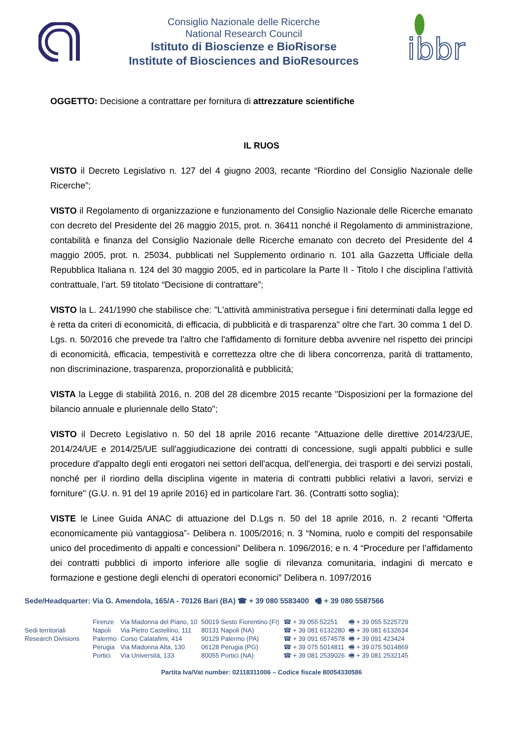Consiglio Nazionale delle Ricerche
National Research Council
Istituto di Bioscienze e BioRisorse
Institute of Biosciences and BioResources
ibbr
OGGETTO: Decisione a contrattare per fornitura di attrezzature scientifiche
IL RUOS
VISTO il Decreto Legislativo n. 127 del 4 giugno 2003, recante “Riordino del Consiglio Nazionale delle Ricerche”;
VISTO il Regolamento di organizzazione e funzionamento del Consiglio Nazionale delle Ricerche emanato con decreto del Presidente del 26 maggio 2015, prot. n. 36411 nonché il Regolamento di amministrazione, contabilità e finanza del Consiglio Nazionale delle Ricerche emanato con decreto del Presidente del 4 maggio 2005, prot. n. 25034, pubblicati nel Supplemento ordinario n. 101 alla Gazzetta Ufficiale della Repubblica Italiana n. 124 del 30 maggio 2005, ed in particolare la Parte II - Titolo I che disciplina l’attività contrattuale, l’art. 59 titolato “Decisione di contrattare”;
VISTO la L. 241/1990 che stabilisce che: "L'attività amministrativa persegue i fini determinati dalla legge ed è retta da criteri di economicità, di efficacia, di pubblicità e di trasparenza" oltre che l'art. 30 comma 1 del D. Lgs. n. 50/2016 che prevede tra l'altro che l'affidamento di forniture debba avvenire nel rispetto dei principi di economicità, efficacia, tempestività e correttezza oltre che di libera concorrenza, parità di trattamento, non discriminazione, trasparenza, proporzionalità e pubblicità;
VISTA la Legge di stabilità 2016, n. 208 del 28 dicembre 2015 recante "Disposizioni per la formazione del bilancio annuale e pluriennale dello Stato";
VISTO il Decreto Legislativo n. 50 del 18 aprile 2016 recante "Attuazione delle direttive 2014/23/UE, 2014/24/UE e 2014/25/UE sull'aggiudicazione dei contratti di concessione, sugli appalti pubblici e sulle procedure d'appalto degli enti erogatori nei settori dell'acqua, dell'energia, dei trasporti e dei servizi postali, nonché per il riordino della disciplina vigente in materia di contratti pubblici relativi a lavori, servizi e forniture" (G.U. n. 91 del 19 aprile 2016) ed in particolare l'art. 36. (Contratti sotto soglia);
VISTE le Linee Guida ANAC di attuazione del D.Lgs n. 50 del 18 aprile 2016, n. 2 recanti “Offerta economicamente più vantaggiosa”- Delibera n. 1005/2016; n. 3 “Nomina, ruolo e compiti del responsabile unico del procedimento di appalti e concessioni” Delibera n. 1096/2016; e n. 4 “Procedure per l’affidamento dei contratti pubblici di importo inferiore alle soglie di rilevanza comunitaria, indagini di mercato e formazione e gestione degli elenchi di operatori economici” Delibera n. 1097/2016
Sede/Headquarter: Via G. Amendola, 165/A - 70126 Bari (BA) ☎ + 39 080 5583400 🖷 + 39 080 5587566
| | Firenze | Via Madonna del Piano, 10 | 50019 Sesto Fiorentino (FI) | ☎ + 39 055 52251 | 🖷 + 39 055 5225729 |
| Sedi territoriali | Napoli | Via Pietro Castellino, 111 | 80131 Napoli (NA) | ☎ + 39 081 6132280 | 🖷 + 39 081 6132634 |
| Research Divisions | Palermo | Corso Calatafimi, 414 | 90129 Palermo (PA) | ☎ + 39 091 6574578 | 🖷 + 39 091 423424 |
| | Perugia | Via Madonna Alta, 130 | 06128 Perugia (PG) | ☎ + 39 075 5014811 | 🖷 + 39 075 5014869 |
| | Portici | Via Università, 133 | 80055 Portici (NA) | ☎ + 39 081 2539026 | 🖷 + 39 081 2532145 |
Partita Iva/Vat number: 02118311006 – Codice fiscale 80054330586